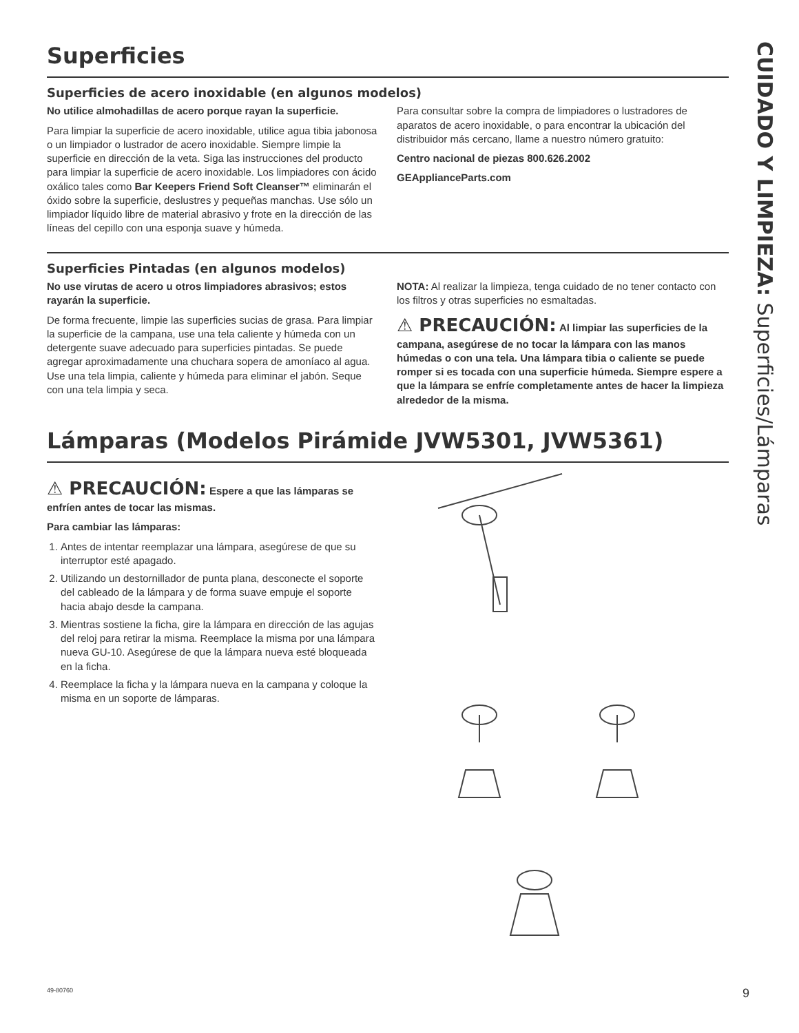Superficies
Superficies de acero inoxidable (en algunos modelos)
No utilice almohadillas de acero porque rayan la superficie.
Para limpiar la superficie de acero inoxidable, utilice agua tibia jabonosa o un limpiador o lustrador de acero inoxidable. Siempre limpie la superficie en dirección de la veta. Siga las instrucciones del producto para limpiar la superficie de acero inoxidable. Los limpiadores con ácido oxálico tales como Bar Keepers Friend Soft Cleanser™ eliminarán el óxido sobre la superficie, deslustres y pequeñas manchas. Use sólo un limpiador líquido libre de material abrasivo y frote en la dirección de las líneas del cepillo con una esponja suave y húmeda.
Para consultar sobre la compra de limpiadores o lustradores de aparatos de acero inoxidable, o para encontrar la ubicación del distribuidor más cercano, llame a nuestro número gratuito:
Centro nacional de piezas 800.626.2002
GEApplianceParts.com
Superficies Pintadas (en algunos modelos)
No use virutas de acero u otros limpiadores abrasivos; estos rayarán la superficie.
De forma frecuente, limpie las superficies sucias de grasa. Para limpiar la superficie de la campana, use una tela caliente y húmeda con un detergente suave adecuado para superficies pintadas. Se puede agregar aproximadamente una chuchara sopera de amoníaco al agua. Use una tela limpia, caliente y húmeda para eliminar el jabón. Seque con una tela limpia y seca.
NOTA: Al realizar la limpieza, tenga cuidado de no tener contacto con los filtros y otras superficies no esmaltadas.
⚠ PRECAUCIÓN: Al limpiar las superficies de la campana, asegúrese de no tocar la lámpara con las manos húmedas o con una tela. Una lámpara tibia o caliente se puede romper si es tocada con una superficie húmeda. Siempre espere a que la lámpara se enfríe completamente antes de hacer la limpieza alrededor de la misma.
Lámparas (Modelos Pirámide JVW5301, JVW5361)
⚠ PRECAUCIÓN: Espere a que las lámparas se enfríen antes de tocar las mismas.
Para cambiar las lámparas:
1. Antes de intentar reemplazar una lámpara, asegúrese de que su interruptor esté apagado.
2. Utilizando un destornillador de punta plana, desconecte el soporte del cableado de la lámpara y de forma suave empuje el soporte hacia abajo desde la campana.
3. Mientras sostiene la ficha, gire la lámpara en dirección de las agujas del reloj para retirar la misma. Reemplace la misma por una lámpara nueva GU-10. Asegúrese de que la lámpara nueva esté bloqueada en la ficha.
4. Reemplace la ficha y la lámpara nueva en la campana y coloque la misma en un soporte de lámparas.
CUIDADO Y LIMPIEZA: Superficies/Lámparas
49-80760 9